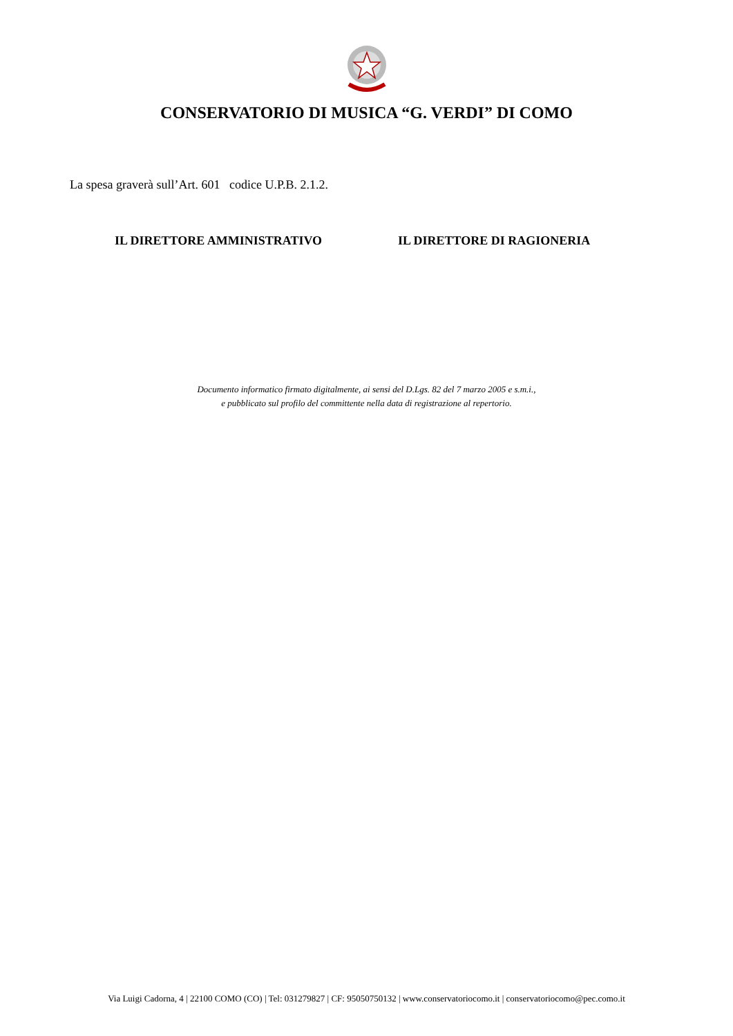CONSERVATORIO DI MUSICA “G. VERDI” DI COMO
La spesa graverà sull’Art. 601 codice U.P.B. 2.1.2.
IL DIRETTORE AMMINISTRATIVO IL DIRETTORE DI RAGIONERIA
Documento informatico firmato digitalmente, ai sensi del D.Lgs. 82 del 7 marzo 2005 e s.m.i.,
e pubblicato sul profilo del committente nella data di registrazione al repertorio.
Via Luigi Cadorna, 4 | 22100 COMO (CO) | Tel: 031279827 | CF: 95050750132 | www.conservatoriocomo.it | conservatoriocomo@pec.como.it